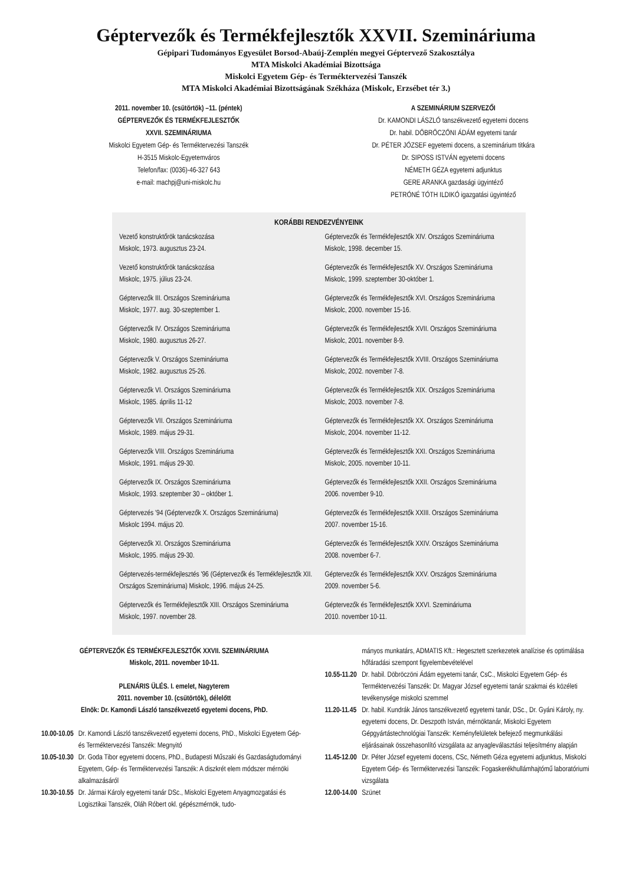Géptervezők és Termékfejlesztők XXVII. Szemináriuma
Gépipari Tudományos Egyesület Borsod-Abaúj-Zemplén megyei Géptervező Szakosztálya
MTA Miskolci Akadémiai Bizottsága
Miskolci Egyetem Gép- és Terméktervezési Tanszék
MTA Miskolci Akadémiai Bizottságának Székháza (Miskolc, Erzsébet tér 3.)
2011. november 10. (csütörtök) –11. (péntek)
GÉPTERVEZŐK ÉS TERMÉKFEJLESZTŐK
XXVII. SZEMINÁRIUMA
Miskolci Egyetem Gép- és Terméktervezési Tanszék
H-3515 Miskolc-Egyetemváros
Telefon/fax: (0036)-46-327 643
e-mail: machpj@uni-miskolc.hu
A SZEMINÁRIUM SZERVEZŐI
Dr. KAMONDI LÁSZLÓ tanszékvezető egyetemi docens
Dr. habil. DÖBRÖCZÖNI ÁDÁM egyetemi tanár
Dr. PÉTER JÓZSEF egyetemi docens, a szeminárium titkára
Dr. SIPOSS ISTVÁN egyetemi docens
NÉMETH GÉZA egyetemi adjunktus
GERE ARANKA gazdasági ügyintéző
PETRÓNÉ TÓTH ILDIKÓ igazgatási ügyintéző
KORÁBBI RENDEZVÉNYEINK
Vezető konstruktőrök tanácskozása
Miskolc, 1973. augusztus 23-24.
Vezető konstruktőrök tanácskozása
Miskolc, 1975. július 23-24.
Géptervezők III. Országos Szemináriuma
Miskolc, 1977. aug. 30-szeptember 1.
Géptervezők IV. Országos Szemináriuma
Miskolc, 1980. augusztus 26-27.
Géptervezők V. Országos Szemináriuma
Miskolc, 1982. augusztus 25-26.
Géptervezők VI. Országos Szemináriuma
Miskolc, 1985. április 11-12
Géptervezők VII. Országos Szemináriuma
Miskolc, 1989. május 29-31.
Géptervezők VIII. Országos Szemináriuma
Miskolc, 1991. május 29-30.
Géptervezők IX. Országos Szemináriuma
Miskolc, 1993. szeptember 30 – október 1.
Géptervezés '94 (Géptervezők X. Országos Szemináriuma)
Miskolc 1994. május 20.
Géptervezők XI. Országos Szemináriuma
Miskolc, 1995. május 29-30.
Géptervezés-termékfejlesztés '96 (Géptervezők és Termékfejlesztők XII. Országos Szemináriuma) Miskolc, 1996. május 24-25.
Géptervezők és Termékfejlesztők XIII. Országos Szemináriuma
Miskolc, 1997. november 28.
Géptervezők és Termékfejlesztők XIV. Országos Szemináriuma
Miskolc, 1998. december 15.
Géptervezők és Termékfejlesztők XV. Országos Szemináriuma
Miskolc, 1999. szeptember 30-október 1.
Géptervezők és Termékfejlesztők XVI. Országos Szemináriuma
Miskolc, 2000. november 15-16.
Géptervezők és Termékfejlesztők XVII. Országos Szemináriuma
Miskolc, 2001. november 8-9.
Géptervezők és Termékfejlesztők XVIII. Országos Szemináriuma
Miskolc, 2002. november 7-8.
Géptervezők és Termékfejlesztők XIX. Országos Szemináriuma
Miskolc, 2003. november 7-8.
Géptervezők és Termékfejlesztők XX. Országos Szemináriuma
Miskolc, 2004. november 11-12.
Géptervezők és Termékfejlesztők XXI. Országos Szemináriuma
Miskolc, 2005. november 10-11.
Géptervezők és Termékfejlesztők XXII. Országos Szemináriuma
2006. november 9-10.
Géptervezők és Termékfejlesztők XXIII. Országos Szemináriuma
2007. november 15-16.
Géptervezők és Termékfejlesztők XXIV. Országos Szemináriuma
2008. november 6-7.
Géptervezők és Termékfejlesztők XXV. Országos Szemináriuma
2009. november 5-6.
Géptervezők és Termékfejlesztők XXVI. Szemináriuma
2010. november 10-11.
GÉPTERVEZŐK ÉS TERMÉKFEJLESZTŐK XXVII. SZEMINÁRIUMA
Miskolc, 2011. november 10-11.
PLENÁRIS ÜLÉS. I. emelet, Nagyterem
2011. november 10. (csütörtök), délelőtt
Elnök: Dr. Kamondi László tanszékvezető egyetemi docens, PhD.
| 10.00-10.05 | Dr. Kamondi László tanszékvezető egyetemi docens, PhD., Miskolci Egyetem Gép- és Terméktervezési Tanszék: Megnyitó |
| 10.05-10.30 | Dr. Goda Tibor egyetemi docens, PhD., Budapesti Műszaki és Gazdaságtudományi Egyetem, Gép- és Terméktervezési Tanszék: A diszkrét elem módszer mérnöki alkalmazásáról |
| 10.30-10.55 | Dr. Jármai Károly egyetemi tanár DSc., Miskolci Egyetem Anyagmozgatási és Logisztikai Tanszék, Oláh Róbert okl. gépészmérnök, tudo- |
| | mányos munkatárs, ADMATIS Kft.: Hegesztett szerkezetek analízise és optimálása hőfáradási szempont figyelembevételével |
| 10.55-11.20 | Dr. habil. Döbröczöni Ádám egyetemi tanár, CsC., Miskolci Egyetem Gép- és Terméktervezési Tanszék: Dr. Magyar József egyetemi tanár szakmai és közéleti tevékenysége miskolci szemmel |
| 11.20-11.45 | Dr. habil. Kundrák János tanszékvezető egyetemi tanár, DSc., Dr. Gyáni Károly, ny. egyetemi docens, Dr. Deszpoth István, mérnöktanár, Miskolci Egyetem Gépgyártástechnológiai Tanszék: Keményfelületek befejező megmunkálási eljárásainak összehasonlító vizsgálata az anyagleválasztási teljesítmény alapján |
| 11.45-12.00 | Dr. Péter József egyetemi docens, CSc, Németh Géza egyetemi adjunktus, Miskolci Egyetem Gép- és Terméktervezési Tanszék: Fogaskerékhullámhajtómű laboratóriumi vizsgálata |
| 12.00-14.00 | Szünet |